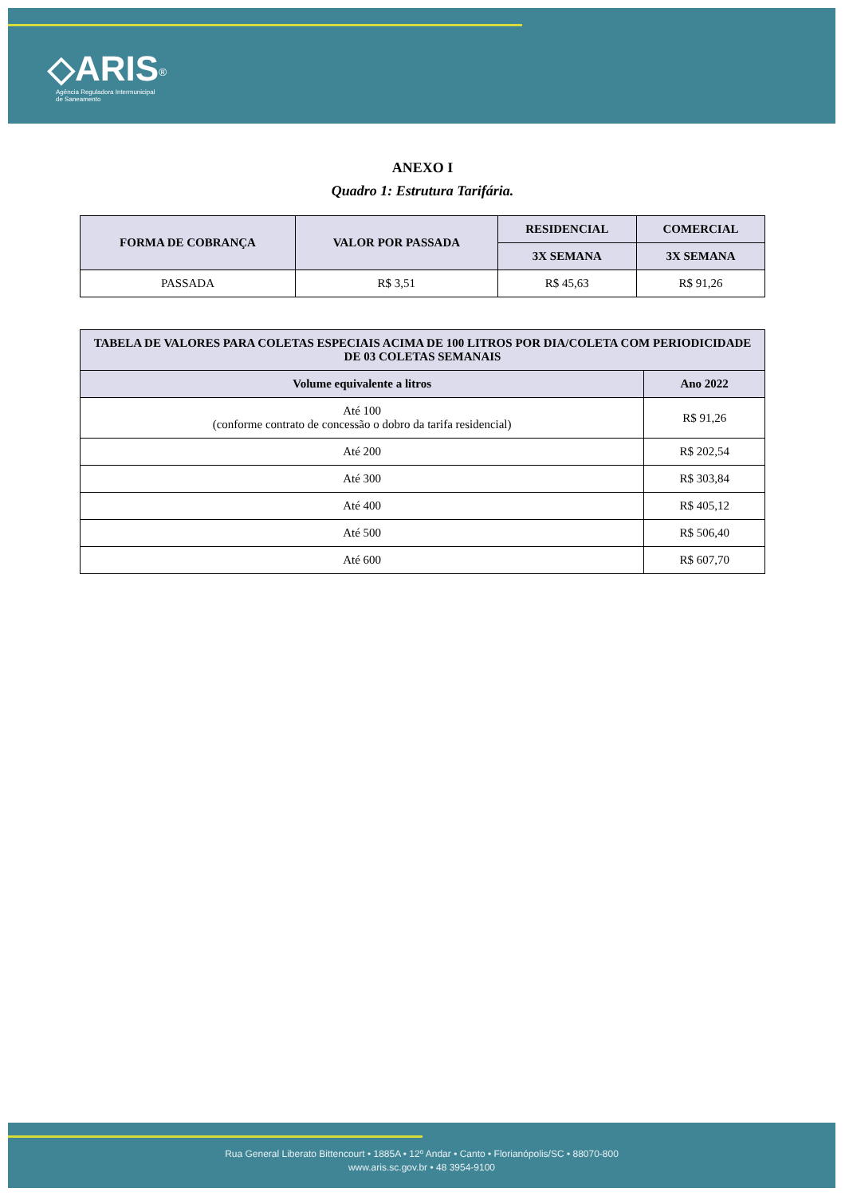◇ARIS<sup>®</sup>
Agência Reguladora Intermunicipal
de Saneamento
ANEXO I
Quadro 1: Estrutura Tarifária.
| FORMA DE COBRANÇA | VALOR POR PASSADA | RESIDENCIAL | COMERCIAL |
| --- | --- | --- | --- |
| | | 3X SEMANA | 3X SEMANA |
| PASSADA | R$ 3,51 | R$ 45,63 | R$ 91,26 |
| TABELA DE VALORES PARA COLETAS ESPECIAIS ACIMA DE 100 LITROS POR DIA/COLETA COM PERIODICIDADE DE 03 COLETAS SEMANAIS | |
| --- | --- |
| Volume equivalente a litros | Ano 2022 |
| Até 100 (conforme contrato de concessão o dobro da tarifa residencial) | R$ 91,26 |
| Até 200 | R$ 202,54 |
| Até 300 | R$ 303,84 |
| Até 400 | R$ 405,12 |
| Até 500 | R$ 506,40 |
| Até 600 | R$ 607,70 |
Rua General Liberato Bittencourt • 1885A • 12º Andar • Canto • Florianópolis/SC • 88070-800
www.aris.sc.gov.br • 48 3954-9100